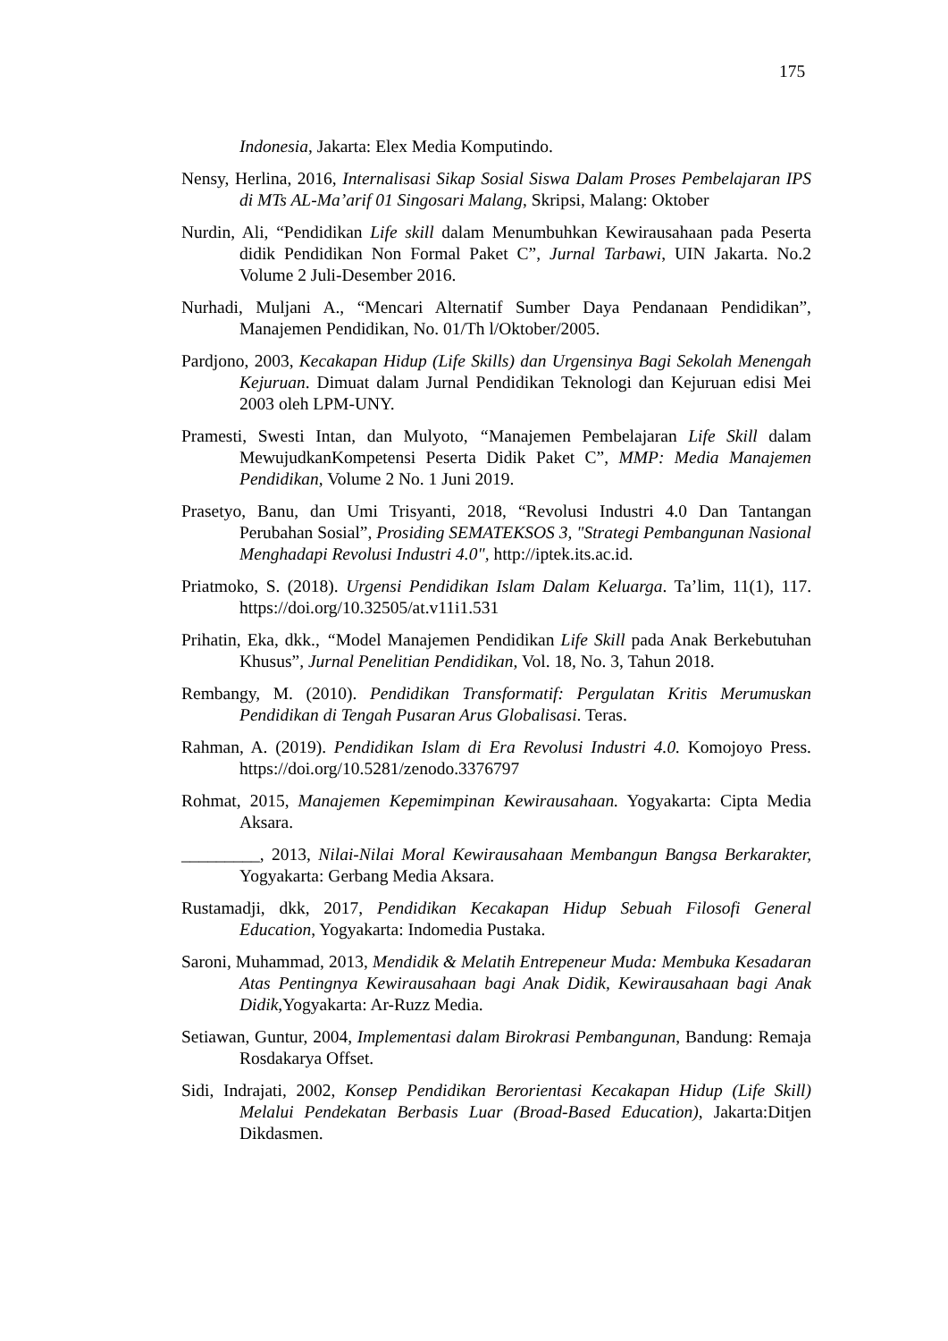175
Indonesia, Jakarta: Elex Media Komputindo.
Nensy, Herlina, 2016, Internalisasi Sikap Sosial Siswa Dalam Proses Pembelajaran IPS di MTs AL-Ma’arif 01 Singosari Malang, Skripsi, Malang: Oktober
Nurdin, Ali, “Pendidikan Life skill dalam Menumbuhkan Kewirausahaan pada Peserta didik Pendidikan Non Formal Paket C”, Jurnal Tarbawi, UIN Jakarta. No.2 Volume 2 Juli-Desember 2016.
Nurhadi, Muljani A., “Mencari Alternatif Sumber Daya Pendanaan Pendidikan”, Manajemen Pendidikan, No. 01/Th l/Oktober/2005.
Pardjono, 2003, Kecakapan Hidup (Life Skills) dan Urgensinya Bagi Sekolah Menengah Kejuruan. Dimuat dalam Jurnal Pendidikan Teknologi dan Kejuruan edisi Mei 2003 oleh LPM-UNY.
Pramesti, Swesti Intan, dan Mulyoto, “Manajemen Pembelajaran Life Skill dalam MewujudkanKompetensi Peserta Didik Paket C”, MMP: Media Manajemen Pendidikan, Volume 2 No. 1 Juni 2019.
Prasetyo, Banu, dan Umi Trisyanti, 2018, “Revolusi Industri 4.0 Dan Tantangan Perubahan Sosial”, Prosiding SEMATEKSOS 3, "Strategi Pembangunan Nasional Menghadapi Revolusi Industri 4.0", http://iptek.its.ac.id.
Priatmoko, S. (2018). Urgensi Pendidikan Islam Dalam Keluarga. Ta’lim, 11(1), 117. https://doi.org/10.32505/at.v11i1.531
Prihatin, Eka, dkk., “Model Manajemen Pendidikan Life Skill pada Anak Berkebutuhan Khusus”, Jurnal Penelitian Pendidikan, Vol. 18, No. 3, Tahun 2018.
Rembangy, M. (2010). Pendidikan Transformatif: Pergulatan Kritis Merumuskan Pendidikan di Tengah Pusaran Arus Globalisasi. Teras.
Rahman, A. (2019). Pendidikan Islam di Era Revolusi Industri 4.0. Komojoyo Press. https://doi.org/10.5281/zenodo.3376797
Rohmat, 2015, Manajemen Kepemimpinan Kewirausahaan. Yogyakarta: Cipta Media Aksara.
_________, 2013, Nilai-Nilai Moral Kewirausahaan Membangun Bangsa Berkarakter, Yogyakarta: Gerbang Media Aksara.
Rustamadji, dkk, 2017, Pendidikan Kecakapan Hidup Sebuah Filosofi General Education, Yogyakarta: Indomedia Pustaka.
Saroni, Muhammad, 2013, Mendidik & Melatih Entrepeneur Muda: Membuka Kesadaran Atas Pentingnya Kewirausahaan bagi Anak Didik, Kewirausahaan bagi Anak Didik, Yogyakarta: Ar-Ruzz Media.
Setiawan, Guntur, 2004, Implementasi dalam Birokrasi Pembangunan, Bandung: Remaja Rosdakarya Offset.
Sidi, Indrajati, 2002, Konsep Pendidikan Berorientasi Kecakapan Hidup (Life Skill) Melalui Pendekatan Berbasis Luar (Broad-Based Education), Jakarta:Ditjen Dikdasmen.